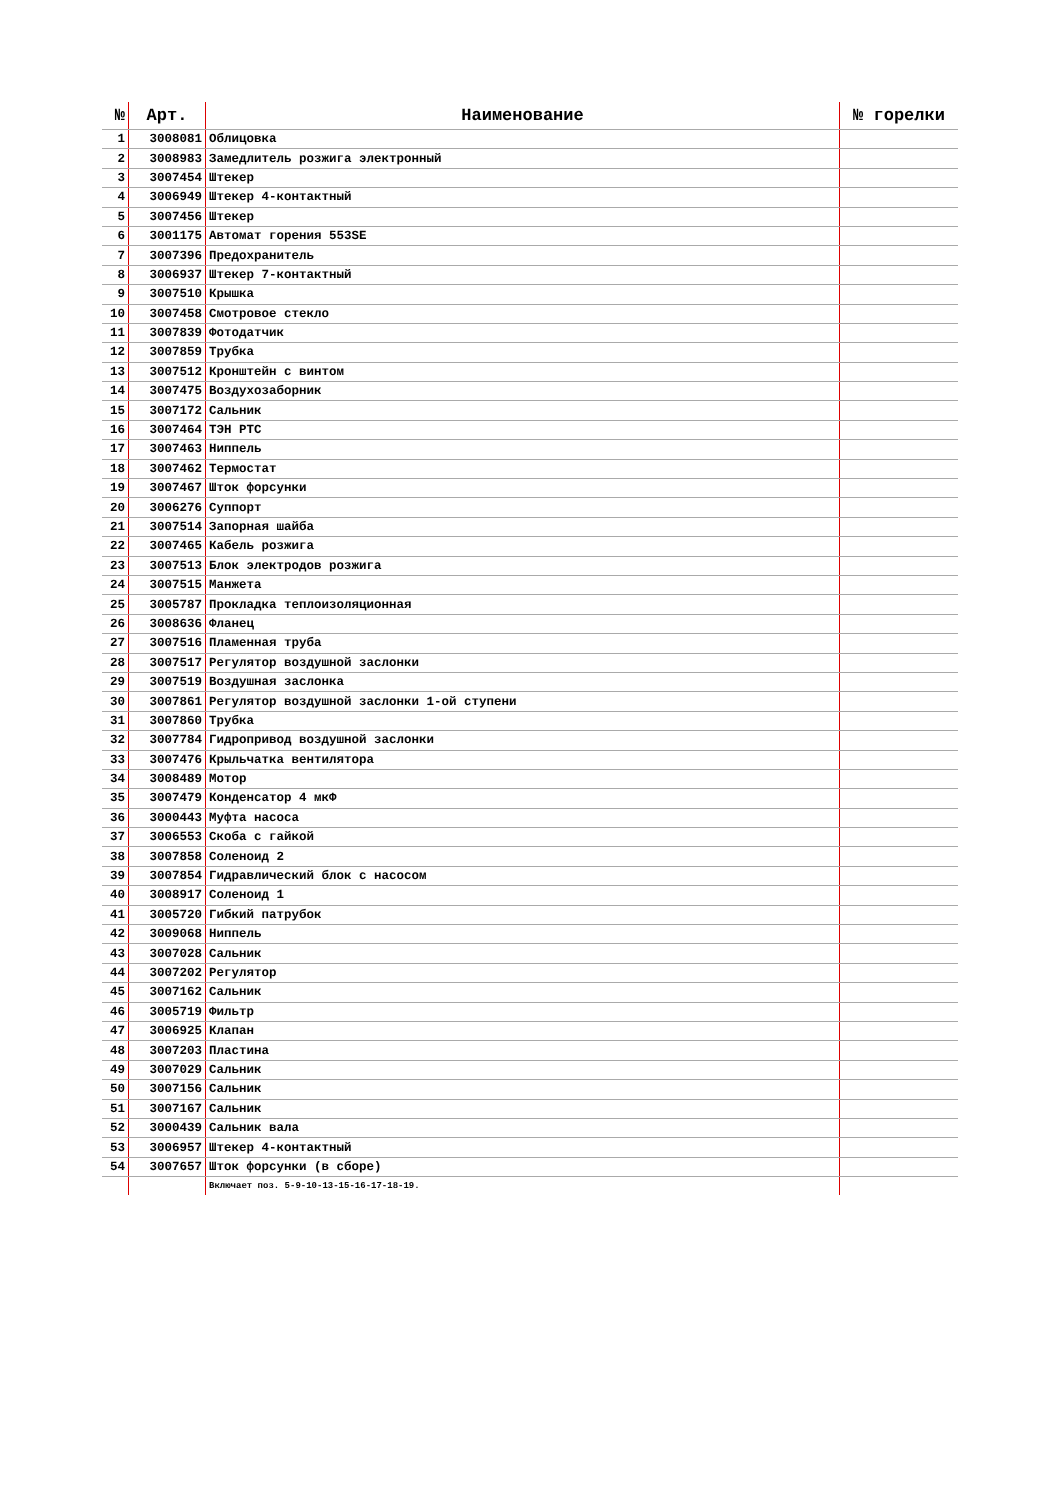| № | Арт. | Наименование | № горелки |
| --- | --- | --- | --- |
| 1 | 3008081 | Облицовка | |
| 2 | 3008983 | Замедлитель розжига электронный | |
| 3 | 3007454 | Штекер | |
| 4 | 3006949 | Штекер 4-контактный | |
| 5 | 3007456 | Штекер | |
| 6 | 3001175 | Автомат горения 553SE | |
| 7 | 3007396 | Предохранитель | |
| 8 | 3006937 | Штекер 7-контактный | |
| 9 | 3007510 | Крышка | |
| 10 | 3007458 | Смотровое стекло | |
| 11 | 3007839 | Фотодатчик | |
| 12 | 3007859 | Трубка | |
| 13 | 3007512 | Кронштейн с винтом | |
| 14 | 3007475 | Воздухозаборник | |
| 15 | 3007172 | Сальник | |
| 16 | 3007464 | ТЭН PTC | |
| 17 | 3007463 | Ниппель | |
| 18 | 3007462 | Термостат | |
| 19 | 3007467 | Шток форсунки | |
| 20 | 3006276 | Суппорт | |
| 21 | 3007514 | Запорная шайба | |
| 22 | 3007465 | Кабель розжига | |
| 23 | 3007513 | Блок электродов розжига | |
| 24 | 3007515 | Манжета | |
| 25 | 3005787 | Прокладка теплоизоляционная | |
| 26 | 3008636 | Фланец | |
| 27 | 3007516 | Пламенная труба | |
| 28 | 3007517 | Регулятор воздушной заслонки | |
| 29 | 3007519 | Воздушная заслонка | |
| 30 | 3007861 | Регулятор воздушной заслонки 1-ой ступени | |
| 31 | 3007860 | Трубка | |
| 32 | 3007784 | Гидропривод воздушной заслонки | |
| 33 | 3007476 | Крыльчатка вентилятора | |
| 34 | 3008489 | Мотор | |
| 35 | 3007479 | Конденсатор 4 мкФ | |
| 36 | 3000443 | Муфта насоса | |
| 37 | 3006553 | Скоба с гайкой | |
| 38 | 3007858 | Соленоид 2 | |
| 39 | 3007854 | Гидравлический блок с насосом | |
| 40 | 3008917 | Соленоид 1 | |
| 41 | 3005720 | Гибкий патрубок | |
| 42 | 3009068 | Ниппель | |
| 43 | 3007028 | Сальник | |
| 44 | 3007202 | Регулятор | |
| 45 | 3007162 | Сальник | |
| 46 | 3005719 | Фильтр | |
| 47 | 3006925 | Клапан | |
| 48 | 3007203 | Пластина | |
| 49 | 3007029 | Сальник | |
| 50 | 3007156 | Сальник | |
| 51 | 3007167 | Сальник | |
| 52 | 3000439 | Сальник вала | |
| 53 | 3006957 | Штекер 4-контактный | |
| 54 | 3007657 | Шток форсунки (в сборе) | |
| | | Включает поз. 5-9-10-13-15-16-17-18-19. | |